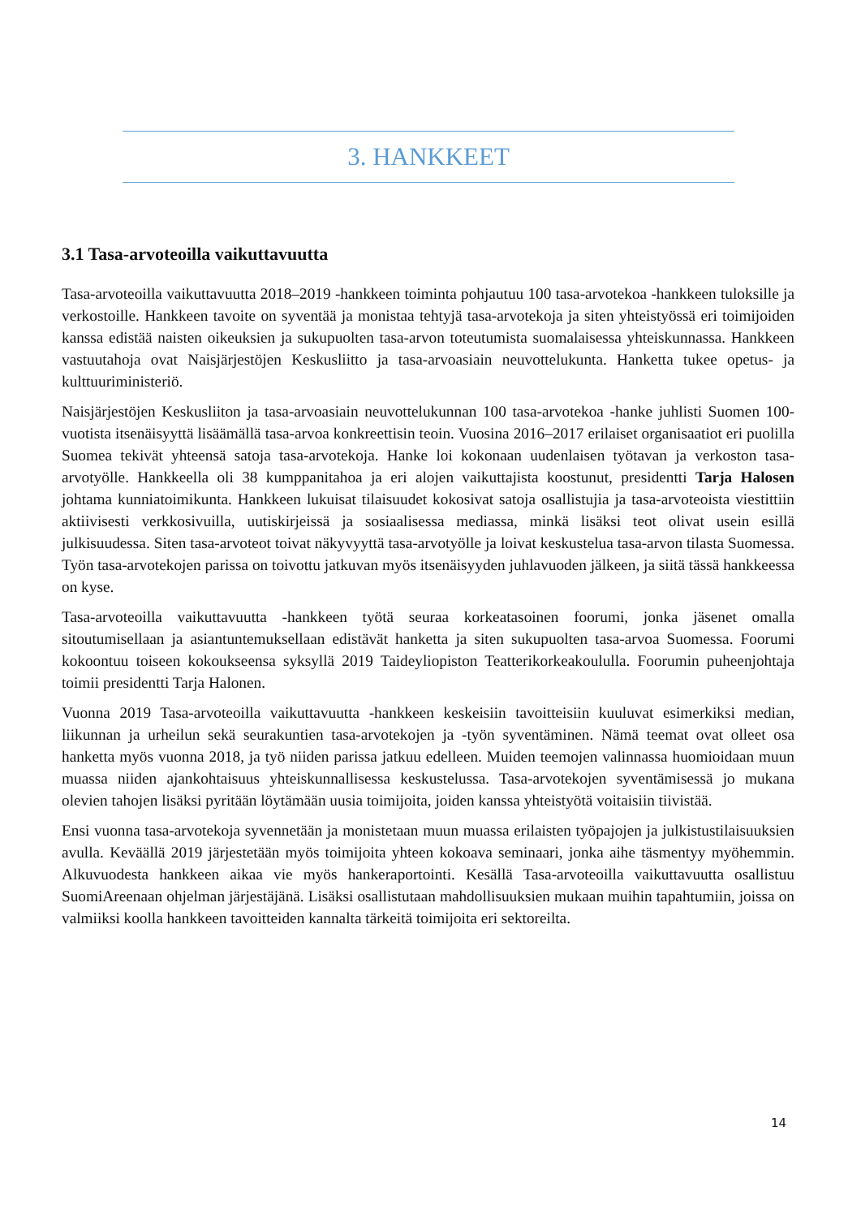3. HANKKEET
3.1 Tasa-arvoteoilla vaikuttavuutta
Tasa-arvoteoilla vaikuttavuutta 2018–2019 -hankkeen toiminta pohjautuu 100 tasa-arvotekoa -hankkeen tuloksille ja verkostoille. Hankkeen tavoite on syventää ja monistaa tehtyjä tasa-arvotekoja ja siten yhteistyössä eri toimijoiden kanssa edistää naisten oikeuksien ja sukupuolten tasa-arvon toteutumista suomalaisessa yhteiskunnassa. Hankkeen vastuutahoja ovat Naisjärjestöjen Keskusliitto ja tasa-arvoasiain neuvottelukunta. Hanketta tukee opetus- ja kulttuuriministeriö.
Naisjärjestöjen Keskusliiton ja tasa-arvoasiain neuvottelukunnan 100 tasa-arvotekoa -hanke juhlisti Suomen 100-vuotista itsenäisyyttä lisäämällä tasa-arvoa konkreettisin teoin. Vuosina 2016–2017 erilaiset organisaatiot eri puolilla Suomea tekivät yhteensä satoja tasa-arvotekoja. Hanke loi kokonaan uudenlaisen työtavan ja verkoston tasa-arvotyölle. Hankkeella oli 38 kumppanitahoa ja eri alojen vaikuttajista koostunut, presidentti Tarja Halosen johtama kunniatoimikunta. Hankkeen lukuisat tilaisuudet kokosivat satoja osallistujia ja tasa-arvoteoista viestittiin aktiivisesti verkkosivuilla, uutiskirjeissä ja sosiaalisessa mediassa, minkä lisäksi teot olivat usein esillä julkisuudessa. Siten tasa-arvoteot toivat näkyvyyttä tasa-arvotyölle ja loivat keskustelua tasa-arvon tilasta Suomessa. Työn tasa-arvotekojen parissa on toivottu jatkuvan myös itsenäisyyden juhlavuoden jälkeen, ja siitä tässä hankkeessa on kyse.
Tasa-arvoteoilla vaikuttavuutta -hankkeen työtä seuraa korkeatasoinen foorumi, jonka jäsenet omalla sitoutumisellaan ja asiantuntemuksellaan edistävät hanketta ja siten sukupuolten tasa-arvoa Suomessa. Foorumi kokoontuu toiseen kokoukseensa syksyllä 2019 Taideyliopiston Teatterikorkeakoululla. Foorumin puheenjohtaja toimii presidentti Tarja Halonen.
Vuonna 2019 Tasa-arvoteoilla vaikuttavuutta -hankkeen keskeisiin tavoitteisiin kuuluvat esimerkiksi median, liikunnan ja urheilun sekä seurakuntien tasa-arvotekojen ja -työn syventäminen. Nämä teemat ovat olleet osa hanketta myös vuonna 2018, ja työ niiden parissa jatkuu edelleen. Muiden teemojen valinnassa huomioidaan muun muassa niiden ajankohtaisuus yhteiskunnallisessa keskustelussa. Tasa-arvotekojen syventämisessä jo mukana olevien tahojen lisäksi pyritään löytämään uusia toimijoita, joiden kanssa yhteistyötä voitaisiin tiivistää.
Ensi vuonna tasa-arvotekoja syvennetään ja monistetaan muun muassa erilaisten työpajojen ja julkistustilaisuuksien avulla. Keväällä 2019 järjestetään myös toimijoita yhteen kokoava seminaari, jonka aihe täsmentyy myöhemmin. Alkuvuodesta hankkeen aikaa vie myös hankeraportointi. Kesällä Tasa-arvoteoilla vaikuttavuutta osallistuu SuomiAreenaan ohjelman järjestäjänä. Lisäksi osallistutaan mahdollisuuksien mukaan muihin tapahtumiin, joissa on valmiiksi koolla hankkeen tavoitteiden kannalta tärkeitä toimijoita eri sektoreilta.
14